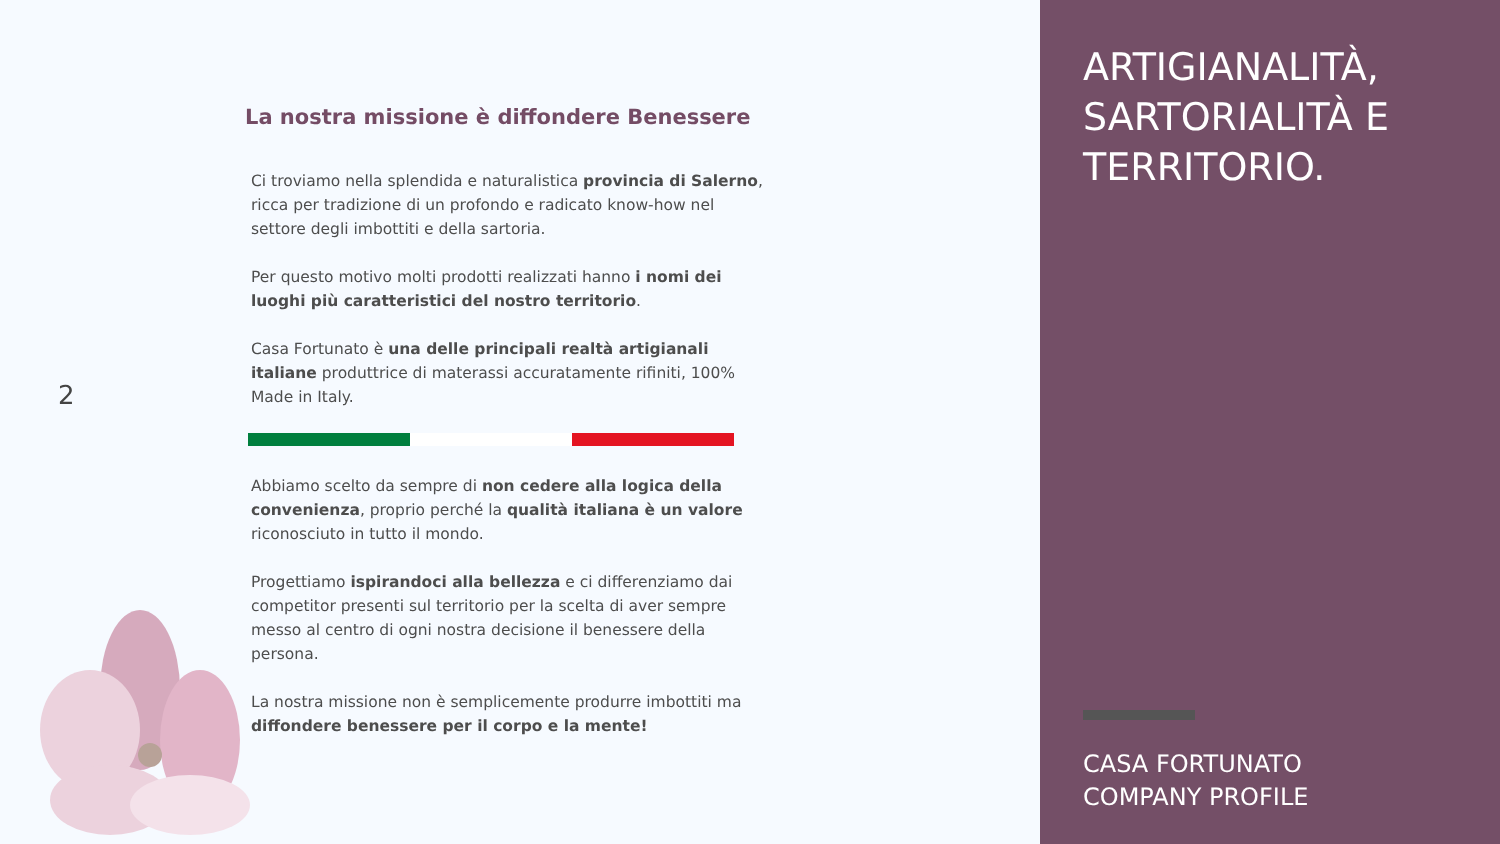2
La nostra missione è diffondere Benessere
Ci troviamo nella splendida e naturalistica provincia di Salerno, ricca per tradizione di un profondo e radicato know-how nel settore degli imbottiti e della sartoria.
Per questo motivo molti prodotti realizzati hanno i nomi dei luoghi più caratteristici del nostro territorio.
Casa Fortunato è una delle principali realtà artigianali italiane produttrice di materassi accuratamente rifiniti, 100% Made in Italy.
Abbiamo scelto da sempre di non cedere alla logica della convenienza, proprio perché la qualità italiana è un valore riconosciuto in tutto il mondo.
Progettiamo ispirandoci alla bellezza e ci differenziamo dai competitor presenti sul territorio per la scelta di aver sempre messo al centro di ogni nostra decisione il benessere della persona.
La nostra missione non è semplicemente produrre imbottiti ma diffondere benessere per il corpo e la mente!
ARTIGIANALITÀ, SARTORIALITÀ E TERRITORIO.
CASA FORTUNATO
COMPANY PROFILE